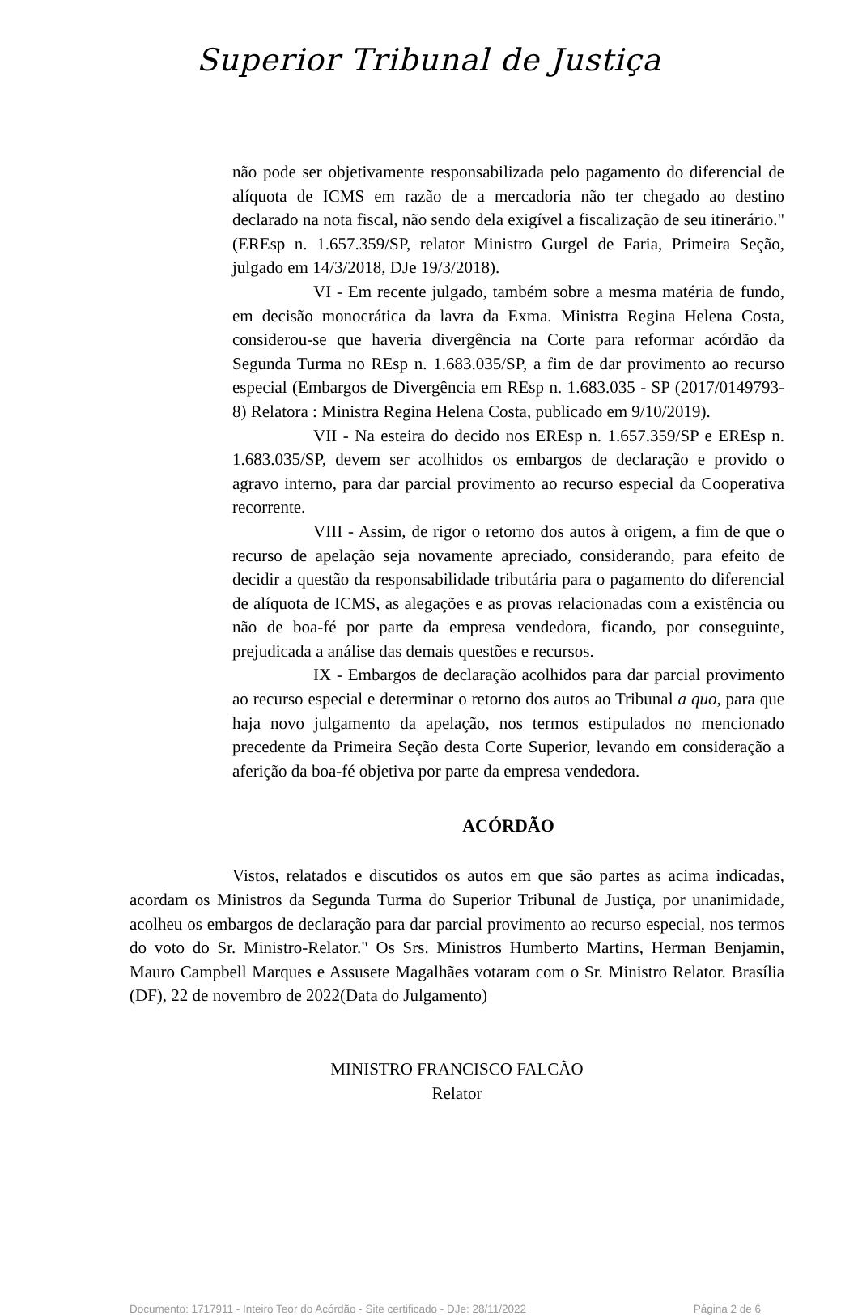Superior Tribunal de Justiça
não pode ser objetivamente responsabilizada pelo pagamento do diferencial de alíquota de ICMS em razão de a mercadoria não ter chegado ao destino declarado na nota fiscal, não sendo dela exigível a fiscalização de seu itinerário." (EREsp n. 1.657.359/SP, relator Ministro Gurgel de Faria, Primeira Seção, julgado em 14/3/2018, DJe 19/3/2018).
VI - Em recente julgado, também sobre a mesma matéria de fundo, em decisão monocrática da lavra da Exma. Ministra Regina Helena Costa, considerou-se que haveria divergência na Corte para reformar acórdão da Segunda Turma no REsp n. 1.683.035/SP, a fim de dar provimento ao recurso especial (Embargos de Divergência em REsp n. 1.683.035 - SP (2017/0149793-8) Relatora : Ministra Regina Helena Costa, publicado em 9/10/2019).
VII - Na esteira do decido nos EREsp n. 1.657.359/SP e EREsp n. 1.683.035/SP, devem ser acolhidos os embargos de declaração e provido o agravo interno, para dar parcial provimento ao recurso especial da Cooperativa recorrente.
VIII - Assim, de rigor o retorno dos autos à origem, a fim de que o recurso de apelação seja novamente apreciado, considerando, para efeito de decidir a questão da responsabilidade tributária para o pagamento do diferencial de alíquota de ICMS, as alegações e as provas relacionadas com a existência ou não de boa-fé por parte da empresa vendedora, ficando, por conseguinte, prejudicada a análise das demais questões e recursos.
IX - Embargos de declaração acolhidos para dar parcial provimento ao recurso especial e determinar o retorno dos autos ao Tribunal a quo, para que haja novo julgamento da apelação, nos termos estipulados no mencionado precedente da Primeira Seção desta Corte Superior, levando em consideração a aferição da boa-fé objetiva por parte da empresa vendedora.
ACÓRDÃO
Vistos, relatados e discutidos os autos em que são partes as acima indicadas, acordam os Ministros da Segunda Turma do Superior Tribunal de Justiça, por unanimidade, acolheu os embargos de declaração para dar parcial provimento ao recurso especial, nos termos do voto do Sr. Ministro-Relator." Os Srs. Ministros Humberto Martins, Herman Benjamin, Mauro Campbell Marques e Assusete Magalhães votaram com o Sr. Ministro Relator. Brasília (DF), 22 de novembro de 2022(Data do Julgamento)
MINISTRO FRANCISCO FALCÃO
Relator
Documento: 1717911 - Inteiro Teor do Acórdão - Site certificado - DJe: 28/11/2022 Página 2 de 6